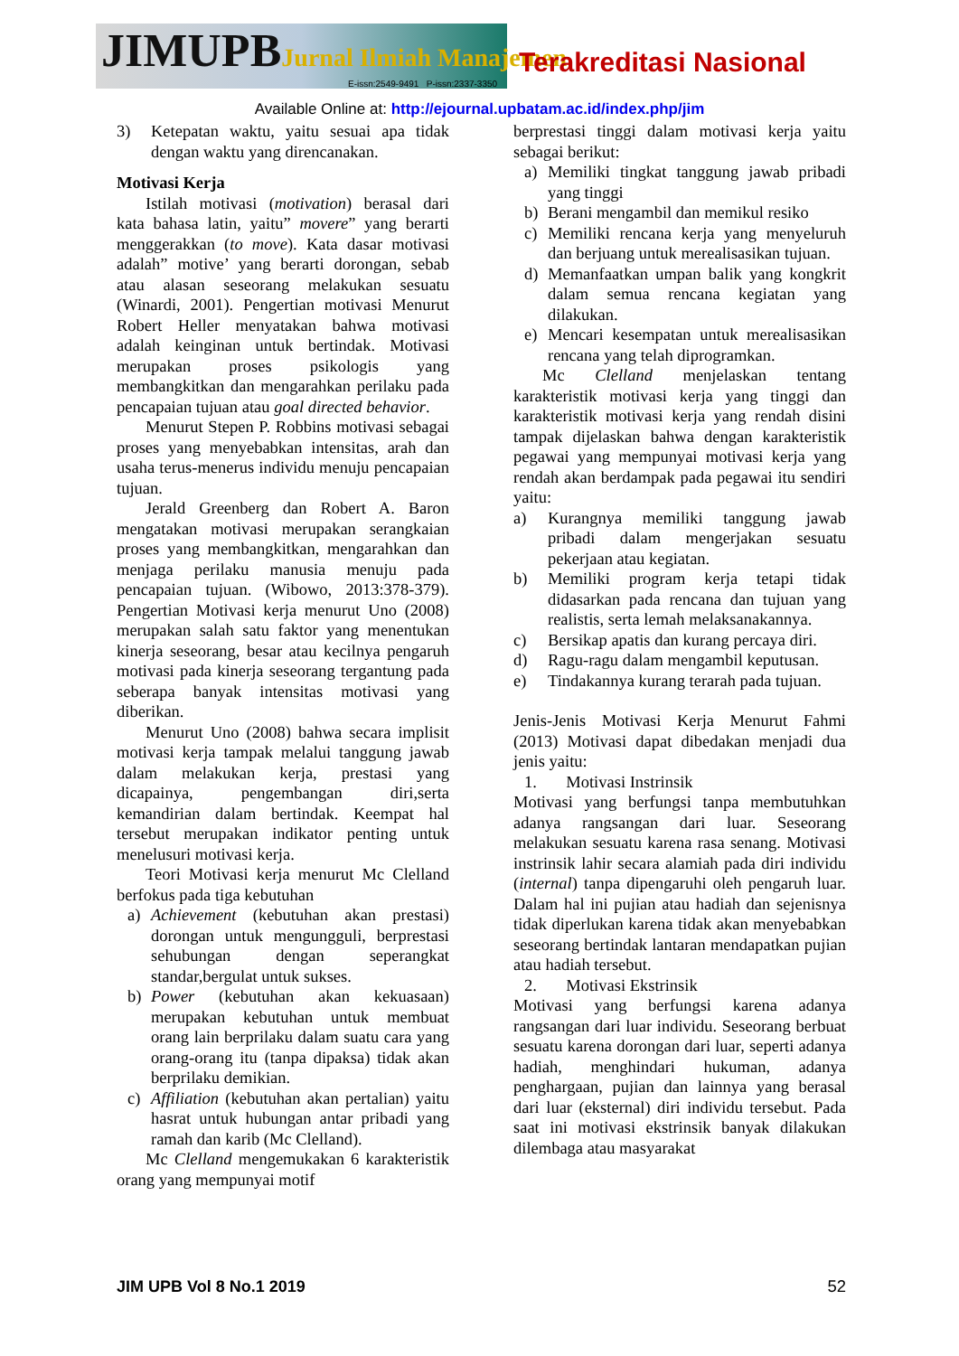JIMUPBJurnal Ilmiah Manajemen
E-issn:2549-9491 P-issn:2337-3350
Terakreditasi Nasional
Available Online at: http://ejournal.upbatam.ac.id/index.php/jim
3) Ketepatan waktu, yaitu sesuai apa tidak dengan waktu yang direncanakan.
Motivasi Kerja
Istilah motivasi (motivation) berasal dari kata bahasa latin, yaitu” movere” yang berarti menggerakkan (to move). Kata dasar motivasi adalah” motive’ yang berarti dorongan, sebab atau alasan seseorang melakukan sesuatu (Winardi, 2001). Pengertian motivasi Menurut Robert Heller menyatakan bahwa motivasi adalah keinginan untuk bertindak. Motivasi merupakan proses psikologis yang membangkitkan dan mengarahkan perilaku pada pencapaian tujuan atau goal directed behavior.
Menurut Stepen P. Robbins motivasi sebagai proses yang menyebabkan intensitas, arah dan usaha terus-menerus individu menuju pencapaian tujuan.
Jerald Greenberg dan Robert A. Baron mengatakan motivasi merupakan serangkaian proses yang membangkitkan, mengarahkan dan menjaga perilaku manusia menuju pada pencapaian tujuan. (Wibowo, 2013:378-379). Pengertian Motivasi kerja menurut Uno (2008) merupakan salah satu faktor yang menentukan kinerja seseorang, besar atau kecilnya pengaruh motivasi pada kinerja seseorang tergantung pada seberapa banyak intensitas motivasi yang diberikan.
Menurut Uno (2008) bahwa secara implisit motivasi kerja tampak melalui tanggung jawab dalam melakukan kerja, prestasi yang dicapainya, pengembangan diri,serta kemandirian dalam bertindak. Keempat hal tersebut merupakan indikator penting untuk menelusuri motivasi kerja.
Teori Motivasi kerja menurut Mc Clelland berfokus pada tiga kebutuhan
a) Achievement (kebutuhan akan prestasi) dorongan untuk mengungguli, berprestasi sehubungan dengan seperangkat standar,bergulat untuk sukses.
b) Power (kebutuhan akan kekuasaan) merupakan kebutuhan untuk membuat orang lain berprilaku dalam suatu cara yang orang-orang itu (tanpa dipaksa) tidak akan berprilaku demikian.
c) Affiliation (kebutuhan akan pertalian) yaitu hasrat untuk hubungan antar pribadi yang ramah dan karib (Mc Clelland).
Mc Clelland mengemukakan 6 karakteristik orang yang mempunyai motif
berprestasi tinggi dalam motivasi kerja yaitu sebagai berikut:
a) Memiliki tingkat tanggung jawab pribadi yang tinggi
b) Berani mengambil dan memikul resiko
c) Memiliki rencana kerja yang menyeluruh dan berjuang untuk merealisasikan tujuan.
d) Memanfaatkan umpan balik yang kongkrit dalam semua rencana kegiatan yang dilakukan.
e) Mencari kesempatan untuk merealisasikan rencana yang telah diprogramkan.
Mc Clelland menjelaskan tentang karakteristik motivasi kerja yang tinggi dan karakteristik motivasi kerja yang rendah disini tampak dijelaskan bahwa dengan karakteristik pegawai yang mempunyai motivasi kerja yang rendah akan berdampak pada pegawai itu sendiri yaitu:
a) Kurangnya memiliki tanggung jawab pribadi dalam mengerjakan sesuatu pekerjaan atau kegiatan.
b) Memiliki program kerja tetapi tidak didasarkan pada rencana dan tujuan yang realistis, serta lemah melaksanakannya.
c) Bersikap apatis dan kurang percaya diri.
d) Ragu-ragu dalam mengambil keputusan.
e) Tindakannya kurang terarah pada tujuan.
Jenis-Jenis Motivasi Kerja Menurut Fahmi (2013) Motivasi dapat dibedakan menjadi dua jenis yaitu:
1. Motivasi Instrinsik
Motivasi yang berfungsi tanpa membutuhkan adanya rangsangan dari luar. Seseorang melakukan sesuatu karena rasa senang. Motivasi instrinsik lahir secara alamiah pada diri individu (internal) tanpa dipengaruhi oleh pengaruh luar. Dalam hal ini pujian atau hadiah dan sejenisnya tidak diperlukan karena tidak akan menyebabkan seseorang bertindak lantaran mendapatkan pujian atau hadiah tersebut.
2. Motivasi Ekstrinsik
Motivasi yang berfungsi karena adanya rangsangan dari luar individu. Seseorang berbuat sesuatu karena dorongan dari luar, seperti adanya hadiah, menghindari hukuman, adanya penghargaan, pujian dan lainnya yang berasal dari luar (eksternal) diri individu tersebut. Pada saat ini motivasi ekstrinsik banyak dilakukan dilembaga atau masyarakat
JIM UPB Vol 8 No.1 2019 52